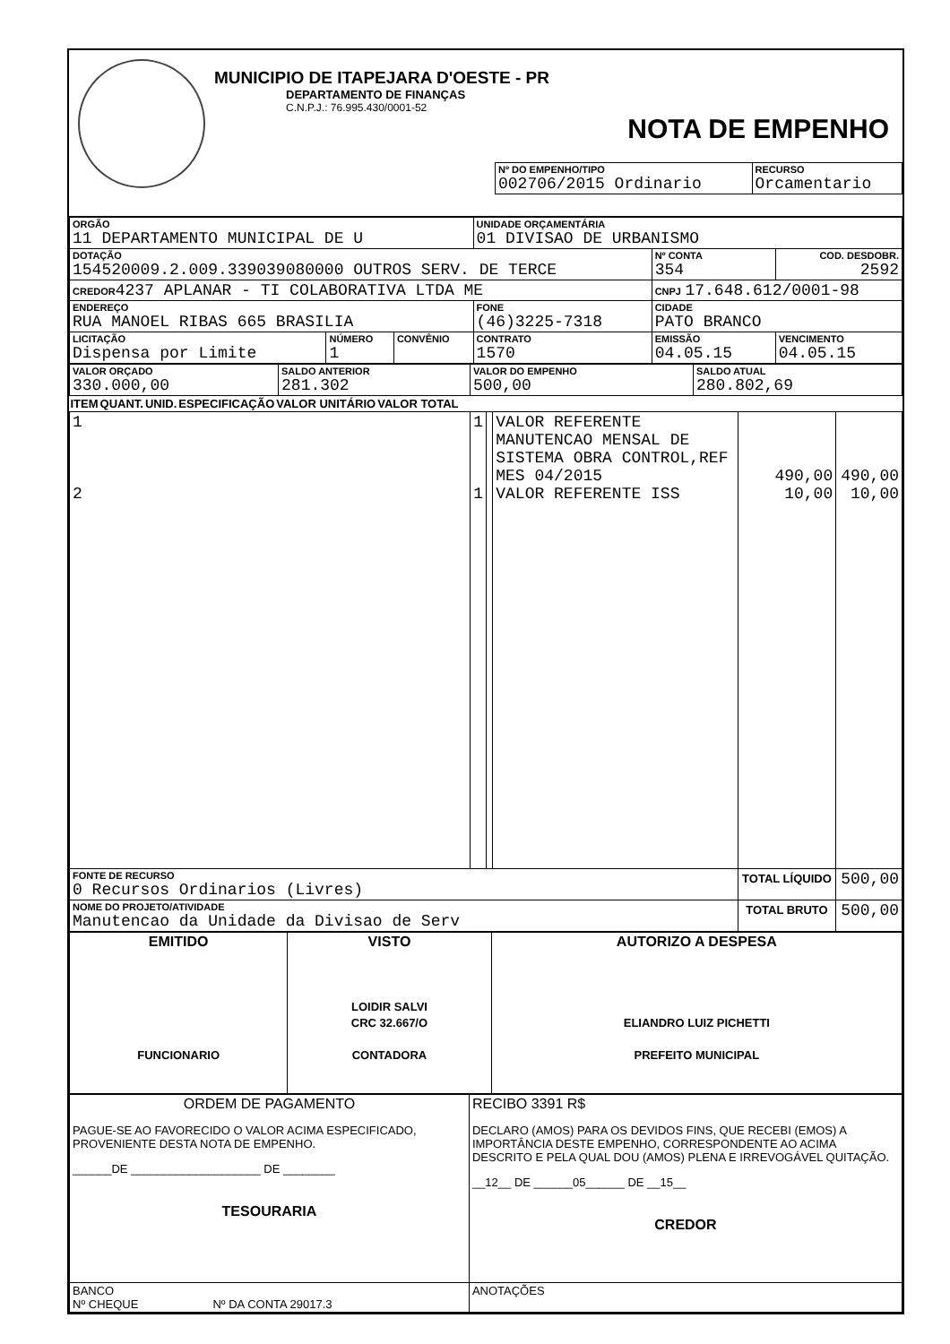MUNICIPIO DE ITAPEJARA D'OESTE - PR
DEPARTAMENTO DE FINANÇAS
C.N.P.J.: 76.995.430/0001-52
NOTA DE EMPENHO
| Nº DO EMPENHO/TIPO 002706/2015 Ordinario | RECURSO Orcamentario |
| ORGÃO 11 DEPARTAMENTO MUNICIPAL DE U | | | UNIDADE ORÇAMENTÁRIA 01 DIVISAO DE URBANISMO | | |
| DOTAÇÃO 154520009.2.009.339039080000 OUTROS SERV. DE TERCE | | | | Nº CONTA 354 | COD. DESDOBR. 2592 |
| CREDOR 4237 APLANAR - TI COLABORATIVA LTDA ME | | | | CNPJ 17.648.612/0001-98 | |
| ENDEREÇO RUA MANOEL RIBAS 665 BRASILIA | | | FONE (46)3225-7318 | CIDADE PATO BRANCO | |
| LICITAÇÃO Dispensa por Limite | NÚMERO 1 | CONVÊNIO | CONTRATO 1570 | EMISSÃO 04.05.15 | VENCIMENTO 04.05.15 |
| VALOR ORÇADO 330.000,00 | SALDO ANTERIOR 281.302 | VALOR DO EMPENHO 500,00 | SALDO ATUAL 280.802,69 |
| ITEM | QUANT. | UNID. | ESPECIFICAÇÃO | VALOR UNITÁRIO | VALOR TOTAL |
| --- | --- | --- | --- | --- | --- |
| 1 2 | 1 1 | | VALOR REFERENTE MANUTENCAO MENSAL DE SISTEMA OBRA CONTROL,REF MES 04/2015 VALOR REFERENTE ISS | 490,00 10,00 | 490,00 10,00 |
| FONTE DE RECURSO 0 Recursos Ordinarios (Livres) | | | | TOTAL LÍQUIDO | 500,00 |
| NOME DO PROJETO/ATIVIDADE Manutencao da Unidade da Divisao de Serv | | | | TOTAL BRUTO | 500,00 |
| EMITIDO FUNCIONARIO | VISTO LOIDIR SALVI CRC 32.667/O CONTADORA | AUTORIZO A DESPESA ELIANDRO LUIZ PICHETTI PREFEITO MUNICIPAL |
| ORDEM DE PAGAMENTO PAGUE-SE AO FAVORECIDO O VALOR ACIMA ESPECIFICADO, PROVENIENTE DESTA NOTA DE EMPENHO. ______DE ____________________ DE ________ TESOURARIA | RECIBO 3391 R$ DECLARO (AMOS) PARA OS DEVIDOS FINS, QUE RECEBI (EMOS) A IMPORTÂNCIA DESTE EMPENHO, CORRESPONDENTE AO ACIMA DESCRITO E PELA QUAL DOU (AMOS) PLENA E IRREVOGÁVEL QUITAÇÃO. __12__ DE ______05______ DE __15__ CREDOR |
| BANCO Nº CHEQUE Nº DA CONTA 29017.3 | ANOTAÇÕES |